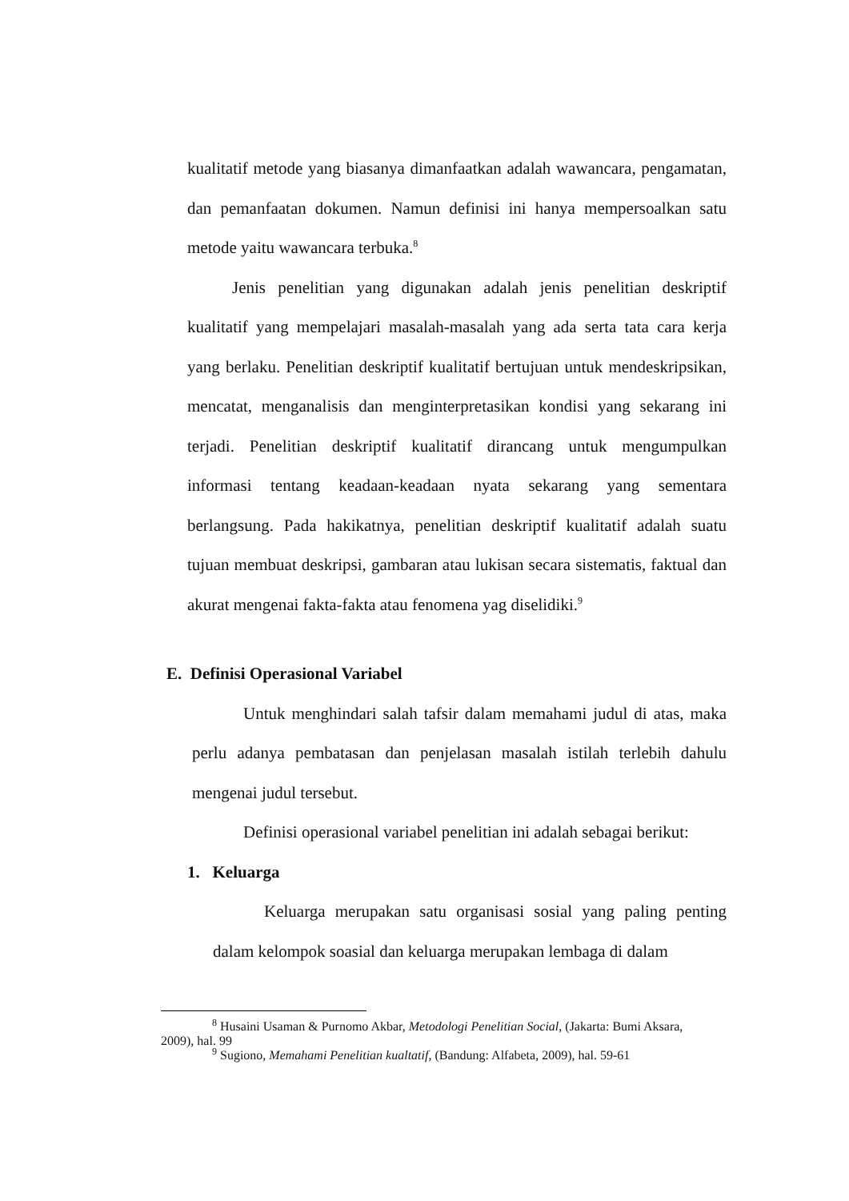kualitatif metode yang biasanya dimanfaatkan adalah wawancara, pengamatan, dan pemanfaatan dokumen. Namun definisi ini hanya mempersoalkan satu metode yaitu wawancara terbuka.<sup>8</sup>
Jenis penelitian yang digunakan adalah jenis penelitian deskriptif kualitatif yang mempelajari masalah-masalah yang ada serta tata cara kerja yang berlaku. Penelitian deskriptif kualitatif bertujuan untuk mendeskripsikan, mencatat, menganalisis dan menginterpretasikan kondisi yang sekarang ini terjadi. Penelitian deskriptif kualitatif dirancang untuk mengumpulkan informasi tentang keadaan-keadaan nyata sekarang yang sementara berlangsung. Pada hakikatnya, penelitian deskriptif kualitatif adalah suatu tujuan membuat deskripsi, gambaran atau lukisan secara sistematis, faktual dan akurat mengenai fakta-fakta atau fenomena yag diselidiki.<sup>9</sup>
E. Definisi Operasional Variabel
Untuk menghindari salah tafsir dalam memahami judul di atas, maka perlu adanya pembatasan dan penjelasan masalah istilah terlebih dahulu mengenai judul tersebut.
Definisi operasional variabel penelitian ini adalah sebagai berikut:
1. Keluarga
Keluarga merupakan satu organisasi sosial yang paling penting dalam kelompok soasial dan keluarga merupakan lembaga di dalam
<sup>8</sup> Husaini Usaman & Purnomo Akbar, Metodologi Penelitian Social, (Jakarta: Bumi Aksara, 2009), hal. 99
<sup>9</sup> Sugiono, Memahami Penelitian kualtatif, (Bandung: Alfabeta, 2009), hal. 59-61